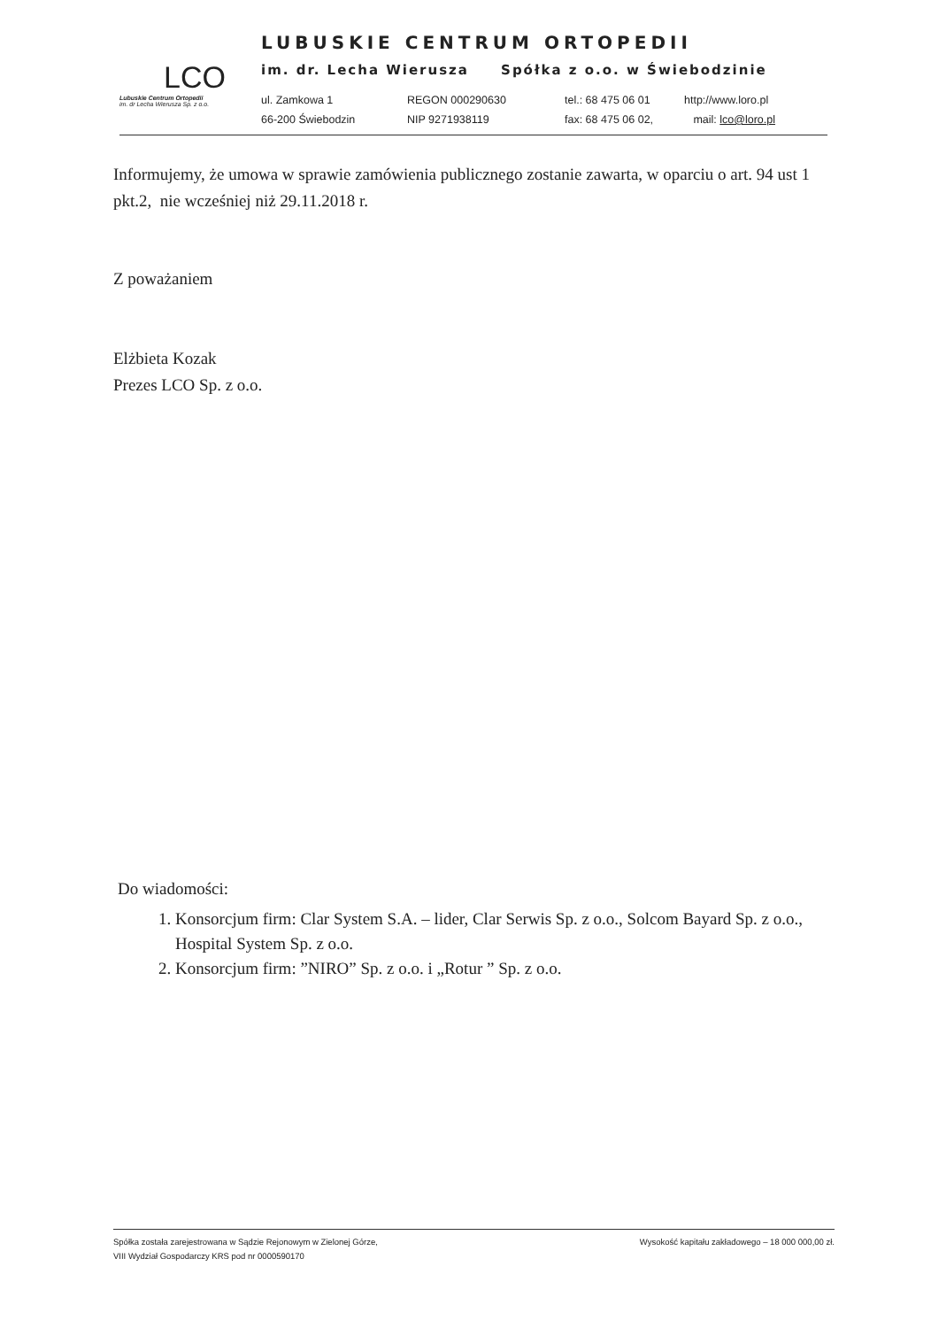LCO
Lubuskie Centrum Ortopedii
im. dr Lecha Wierusza Sp. z o.o.
LUBUSKIE CENTRUM ORTOPEDII
im. dr. Lecha Wierusza Spółka z o.o. w Świebodzinie
ul. Zamkowa 1 REGON 000290630 tel.: 68 475 06 01 http://www.loro.pl
66-200 Świebodzin NIP 9271938119 fax: 68 475 06 02, mail: lco@loro.pl
Informujemy, że umowa w sprawie zamówienia publicznego zostanie zawarta, w oparciu o art. 94 ust 1 pkt.2, nie wcześniej niż 29.11.2018 r.
Z poważaniem
Elżbieta Kozak
Prezes LCO Sp. z o.o.
Do wiadomości:
1. Konsorcjum firm: Clar System S.A. – lider, Clar Serwis Sp. z o.o., Solcom Bayard Sp. z o.o., Hospital System Sp. z o.o.
2. Konsorcjum firm: ”NIRO” Sp. z o.o. i „Rotur ” Sp. z o.o.
Spółka została zarejestrowana w Sądzie Rejonowym w Zielonej Górze,
VIII Wydział Gospodarczy KRS pod nr 0000590170
Wysokość kapitału zakładowego – 18 000 000,00 zł.